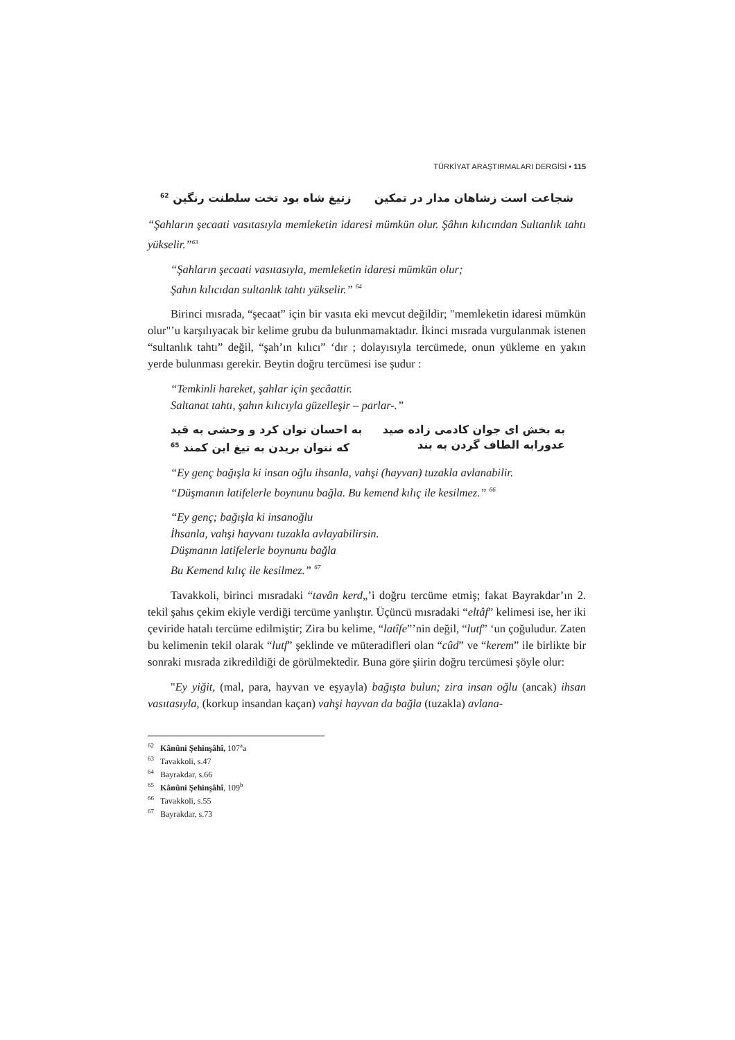TÜRKİYAT ARAŞTIRMALARI DERGİSİ • 115
شجاعت است زشاهان مدار در تمکین زتیغ شاه بود تخت سلطنت رنگین <sup>62</sup>
“Şahların şecaati vasıtasıyla memleketin idaresi mümkün olur. Şâhın kılıcından Sultanlık tahtı yükselir.”<sup>63</sup>
“Şahların şecaati vasıtasıyla, memleketin idaresi mümkün olur;
Şahın kılıcıdan sultanlık tahtı yükselir.” <sup>64</sup>
Birinci mısrada, “şecaat” için bir vasıta eki mevcut değildir; "memleketin idaresi mümkün olur"’u karşılıyacak bir kelime grubu da bulunmamaktadır. İkinci mısrada vurgulanmak istenen “sultanlık tahtı” değil, “şah’ın kılıcı” ‘dır ; dolayısıyla tercümede, onun yükleme en yakın yerde bulunması gerekir. Beytin doğru tercümesi ise şudur :
“Temkinli hareket, şahlar için şecâattir.
Saltanat tahtı, şahın kılıcıyla güzelleşir – parlar-.”
به بخش ای جوان کادمی زاده صید به احسان توان کرد و وحشی به قید
عدورابه الطاف گردن به بند که نتوان بریدن به تیغ این کمند <sup>65</sup>
“Ey genç bağışla ki insan oğlu ihsanla, vahşi (hayvan) tuzakla avlanabilir.
“Düşmanın latifelerle boynunu bağla. Bu kemend kılıç ile kesilmez.” <sup>66</sup>
“Ey genç; bağışla ki insanoğlu
İhsanla, vahşi hayvanı tuzakla avlayabilirsin.
Düşmanın latifelerle boynunu bağla
Bu Kemend kılıç ile kesilmez.” <sup>67</sup>
Tavakkoli, birinci mısradaki “tavân kerd„’i doğru tercüme etmiş; fakat Bayrakdar’ın 2. tekil şahıs çekim ekiyle verdiği tercüme yanlıştır. Üçüncü mısradaki “eltâf” kelimesi ise, her iki çeviride hatalı tercüme edilmiştir; Zira bu kelime, “latîfe”’nin değil, “lutf” ‘un çoğuludur. Zaten bu kelimenin tekil olarak “lutf” şeklinde ve müteradifleri olan “cûd” ve “kerem” ile birlikte bir sonraki mısrada zikredildiği de görülmektedir. Buna göre şiirin doğru tercümesi şöyle olur:
"Ey yiğit, (mal, para, hayvan ve eşyayla) bağışta bulun; zira insan oğlu (ancak) ihsan vasıtasıyla, (korkup insandan kaçan) vahşi hayvan da bağla (tuzakla) avlana-
<sup>62</sup> Kânûni Şehinşâhî, 107<sup>a</sup>a
<sup>63</sup> Tavakkoli, s.47
<sup>64</sup> Bayrakdar, s.66
<sup>65</sup> Kânûni Şehinşâhî, 109<sup>b</sup>
<sup>66</sup> Tavakkoli, s.55
<sup>67</sup> Bayrakdar, s.73